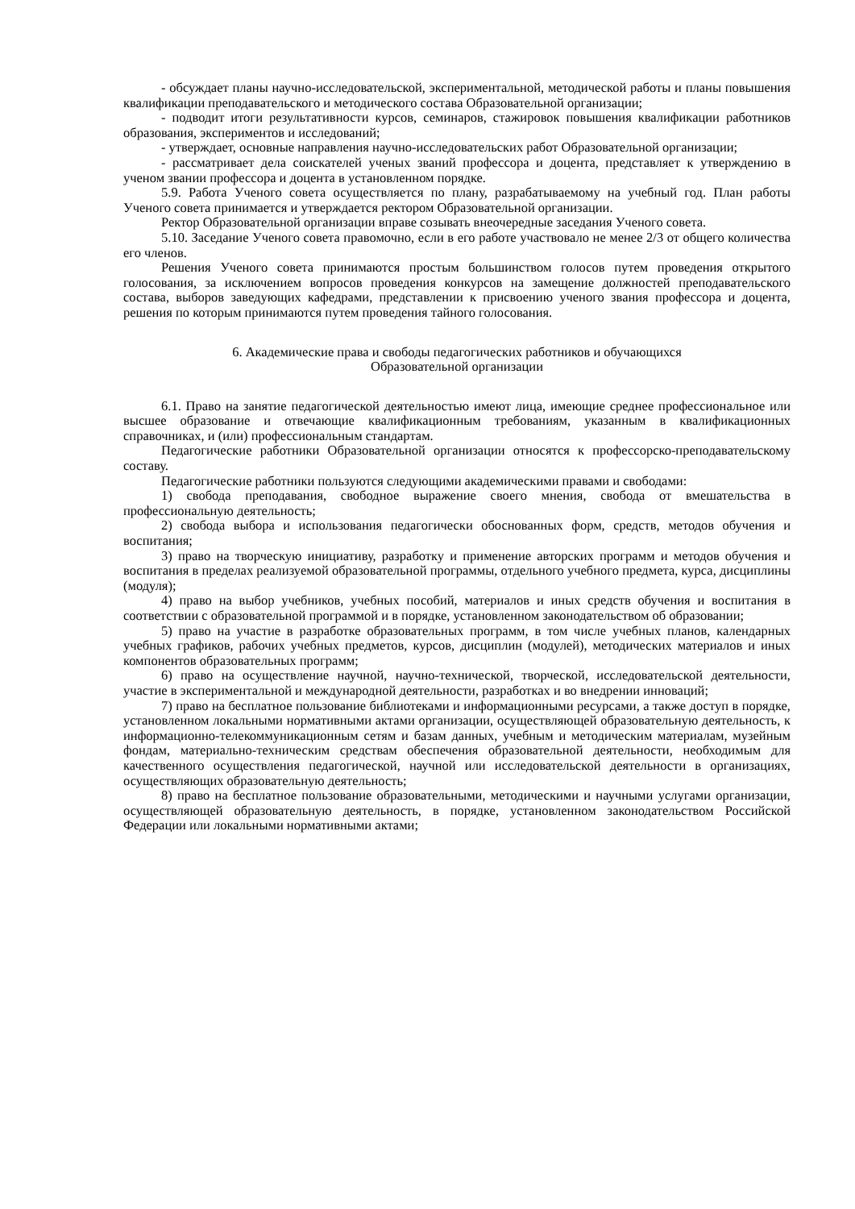- обсуждает планы научно-исследовательской, экспериментальной, методической работы и планы повышения квалификации преподавательского и методического состава Образовательной организации;
- подводит итоги результативности курсов, семинаров, стажировок повышения квалификации работников образования, экспериментов и исследований;
- утверждает, основные направления научно-исследовательских работ Образовательной организации;
- рассматривает дела соискателей ученых званий профессора и доцента, представляет к утверждению в ученом звании профессора и доцента в установленном порядке.
5.9. Работа Ученого совета осуществляется по плану, разрабатываемому на учебный год. План работы Ученого совета принимается и утверждается ректором Образовательной организации.
Ректор Образовательной организации вправе созывать внеочередные заседания Ученого совета.
5.10. Заседание Ученого совета правомочно, если в его работе участвовало не менее 2/3 от общего количества его членов.
Решения Ученого совета принимаются простым большинством голосов путем проведения открытого голосования, за исключением вопросов проведения конкурсов на замещение должностей преподавательского состава, выборов заведующих кафедрами, представлении к присвоению ученого звания профессора и доцента, решения по которым принимаются путем проведения тайного голосования.
6. Академические права и свободы педагогических работников и обучающихся
Образовательной организации
6.1. Право на занятие педагогической деятельностью имеют лица, имеющие среднее профессиональное или высшее образование и отвечающие квалификационным требованиям, указанным в квалификационных справочниках, и (или) профессиональным стандартам.
Педагогические работники Образовательной организации относятся к профессорско-преподавательскому составу.
Педагогические работники пользуются следующими академическими правами и свободами:
1) свобода преподавания, свободное выражение своего мнения, свобода от вмешательства в профессиональную деятельность;
2) свобода выбора и использования педагогически обоснованных форм, средств, методов обучения и воспитания;
3) право на творческую инициативу, разработку и применение авторских программ и методов обучения и воспитания в пределах реализуемой образовательной программы, отдельного учебного предмета, курса, дисциплины (модуля);
4) право на выбор учебников, учебных пособий, материалов и иных средств обучения и воспитания в соответствии с образовательной программой и в порядке, установленном законодательством об образовании;
5) право на участие в разработке образовательных программ, в том числе учебных планов, календарных учебных графиков, рабочих учебных предметов, курсов, дисциплин (модулей), методических материалов и иных компонентов образовательных программ;
6) право на осуществление научной, научно-технической, творческой, исследовательской деятельности, участие в экспериментальной и международной деятельности, разработках и во внедрении инноваций;
7) право на бесплатное пользование библиотеками и информационными ресурсами, а также доступ в порядке, установленном локальными нормативными актами организации, осуществляющей образовательную деятельность, к информационно-телекоммуникационным сетям и базам данных, учебным и методическим материалам, музейным фондам, материально-техническим средствам обеспечения образовательной деятельности, необходимым для качественного осуществления педагогической, научной или исследовательской деятельности в организациях, осуществляющих образовательную деятельность;
8) право на бесплатное пользование образовательными, методическими и научными услугами организации, осуществляющей образовательную деятельность, в порядке, установленном законодательством Российской Федерации или локальными нормативными актами;